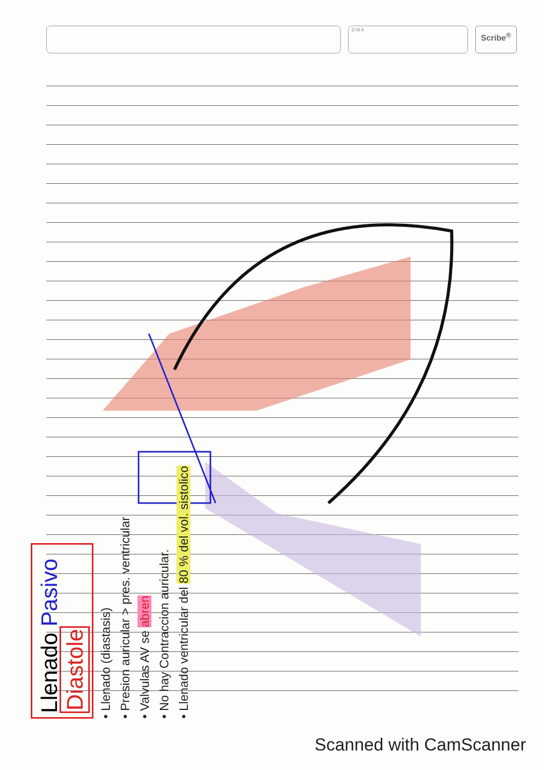D M A
Scribe<sup>®</sup>
Llenado Pasivo Diastole
• Llenado (diastasis)
• Presion auricular > pres. ventricular
• Valvulas AV se abren
• No hay Contraccion auricular.
• Llenado ventricular del 80 % del vol. sistolico
Scanned with CamScanner